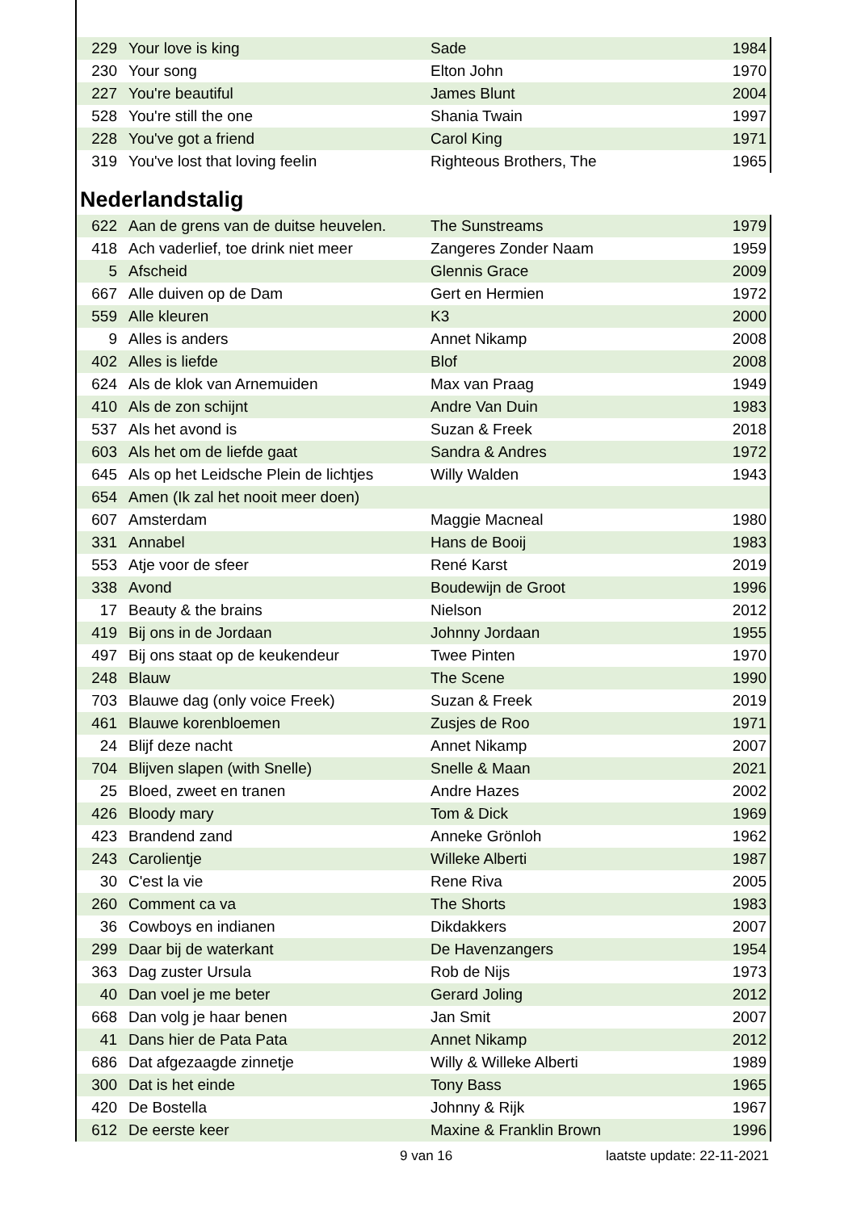| 229 | Your love is king | Sade | 1984 |
| 230 | Your song | Elton John | 1970 |
| 227 | You're beautiful | James Blunt | 2004 |
| 528 | You're still the one | Shania Twain | 1997 |
| 228 | You've got a friend | Carol King | 1971 |
| 319 | You've lost that loving feelin | Righteous Brothers, The | 1965 |
Nederlandstalig
| 622 | Aan de grens van de duitse heuvelen. | The Sunstreams | 1979 |
| 418 | Ach vaderlief, toe drink niet meer | Zangeres Zonder Naam | 1959 |
| 5 | Afscheid | Glennis Grace | 2009 |
| 667 | Alle duiven op de Dam | Gert en Hermien | 1972 |
| 559 | Alle kleuren | K3 | 2000 |
| 9 | Alles is anders | Annet Nikamp | 2008 |
| 402 | Alles is liefde | Blof | 2008 |
| 624 | Als de klok van Arnemuiden | Max van Praag | 1949 |
| 410 | Als de zon schijnt | Andre Van Duin | 1983 |
| 537 | Als het avond is | Suzan & Freek | 2018 |
| 603 | Als het om de liefde gaat | Sandra & Andres | 1972 |
| 645 | Als op het Leidsche Plein de lichtjes | Willy Walden | 1943 |
| 654 | Amen (Ik zal het nooit meer doen) | | |
| 607 | Amsterdam | Maggie Macneal | 1980 |
| 331 | Annabel | Hans de Booij | 1983 |
| 553 | Atje voor de sfeer | René Karst | 2019 |
| 338 | Avond | Boudewijn de Groot | 1996 |
| 17 | Beauty & the brains | Nielson | 2012 |
| 419 | Bij ons in de Jordaan | Johnny Jordaan | 1955 |
| 497 | Bij ons staat op de keukendeur | Twee Pinten | 1970 |
| 248 | Blauw | The Scene | 1990 |
| 703 | Blauwe dag (only voice Freek) | Suzan & Freek | 2019 |
| 461 | Blauwe korenbloemen | Zusjes de Roo | 1971 |
| 24 | Blijf deze nacht | Annet Nikamp | 2007 |
| 704 | Blijven slapen (with Snelle) | Snelle & Maan | 2021 |
| 25 | Bloed, zweet en tranen | Andre Hazes | 2002 |
| 426 | Bloody mary | Tom & Dick | 1969 |
| 423 | Brandend zand | Anneke Grönloh | 1962 |
| 243 | Carolientje | Willeke Alberti | 1987 |
| 30 | C'est la vie | Rene Riva | 2005 |
| 260 | Comment ca va | The Shorts | 1983 |
| 36 | Cowboys en indianen | Dikdakkers | 2007 |
| 299 | Daar bij de waterkant | De Havenzangers | 1954 |
| 363 | Dag zuster Ursula | Rob de Nijs | 1973 |
| 40 | Dan voel je me beter | Gerard Joling | 2012 |
| 668 | Dan volg je haar benen | Jan Smit | 2007 |
| 41 | Dans hier de Pata Pata | Annet Nikamp | 2012 |
| 686 | Dat afgezaagde zinnetje | Willy & Willeke Alberti | 1989 |
| 300 | Dat is het einde | Tony Bass | 1965 |
| 420 | De Bostella | Johnny & Rijk | 1967 |
| 612 | De eerste keer | Maxine & Franklin Brown | 1996 |
9 van 16 laatste update: 22-11-2021